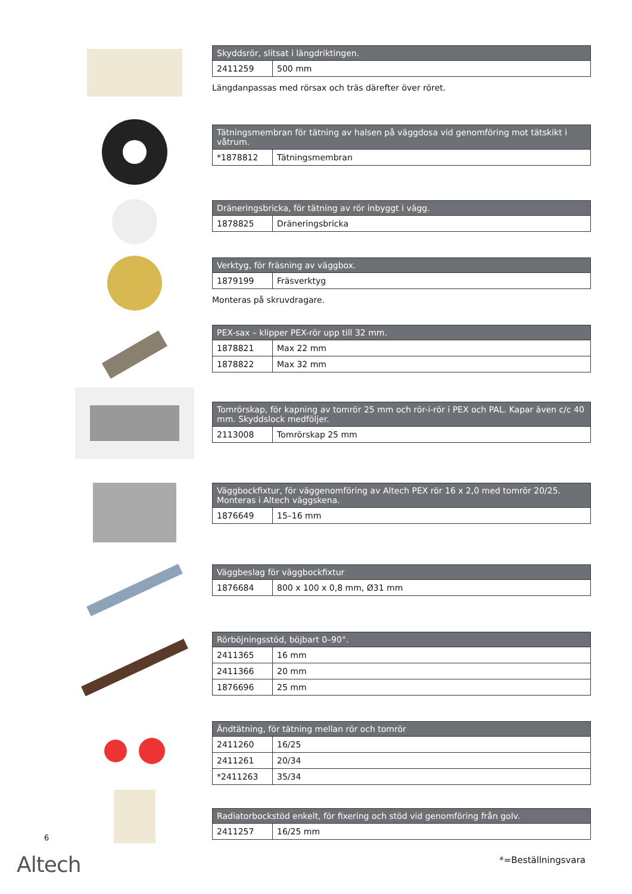| Skyddsrör, slitsat i längdriktingen. | |
| --- | --- |
| 2411259 | 500 mm |
Längdanpassas med rörsax och träs därefter över röret.
| Tätningsmembran för tätning av halsen på väggdosa vid genomföring mot tätskikt i våtrum. | |
| --- | --- |
| *1878812 | Tätningsmembran |
| Dräneringsbricka, för tätning av rör inbyggt i vägg. | |
| --- | --- |
| 1878825 | Dräneringsbricka |
| Verktyg, för fräsning av väggbox. | |
| --- | --- |
| 1879199 | Fräsverktyg |
Monteras på skruvdragare.
| PEX-sax – klipper PEX-rör upp till 32 mm. | |
| --- | --- |
| 1878821 | Max 22 mm |
| 1878822 | Max 32 mm |
| Tomrörskap, för kapning av tomrör 25 mm och rör-i-rör i PEX och PAL. Kapar även c/c 40 mm. Skyddslock medföljer. | |
| --- | --- |
| 2113008 | Tomrörskap 25 mm |
| Väggbockfixtur, för väggenomföring av Altech PEX rör 16 x 2,0 med tomrör 20/25. Monteras i Altech väggskena. | |
| --- | --- |
| 1876649 | 15–16 mm |
| Väggbeslag för väggbockfixtur | |
| --- | --- |
| 1876684 | 800 x 100 x 0,8 mm, Ø31 mm |
| Rörböjningsstöd, böjbart 0–90°. | |
| --- | --- |
| 2411365 | 16 mm |
| 2411366 | 20 mm |
| 1876696 | 25 mm |
| Ändtätning, för tätning mellan rör och tomrör | |
| --- | --- |
| 2411260 | 16/25 |
| 2411261 | 20/34 |
| *2411263 | 35/34 |
| Radiatorbockstöd enkelt, för fixering och stöd vid genomföring från golv. | |
| --- | --- |
| 2411257 | 16/25 mm |
6
Altech *=Beställningsvara